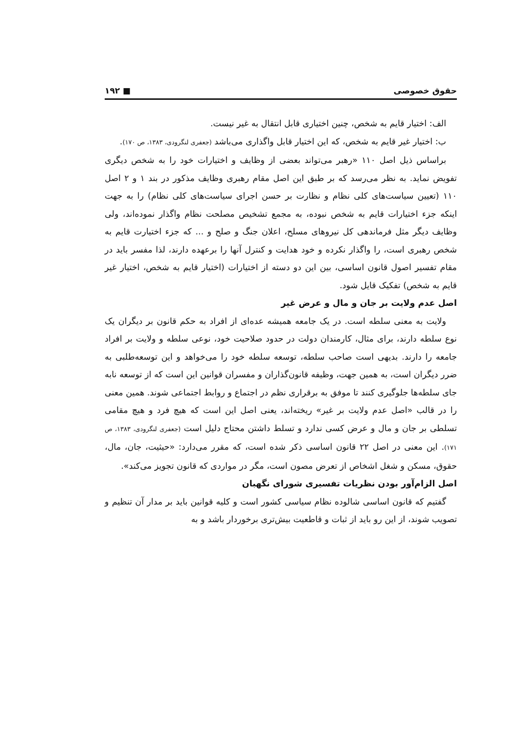حقوق خصوصی ■ ۱۹۲
الف: اختیار قایم به شخص، چنین اختیاری قابل انتقال به غیر نیست.
ب: اختیار غیر قایم به شخص، که این اختیار قابل واگذاری می‌باشد (جعفری لنگرودی، ۱۳۸۳، ص ۱۷۰).
براساس ذیل اصل ۱۱۰ «رهبر می‌تواند بعضی از وظایف و اختیارات خود را به شخص دیگری تفویض نماید. به نظر می‌رسد که بر طبق این اصل مقام رهبری وظایف مذکور در بند ۱ و ۲ اصل ۱۱۰ (تعیین سیاست‌های کلی نظام و نظارت بر حسن اجرای سیاست‌های کلی نظام) را به جهت اینکه جزء اختیارات قایم به شخص نبوده، به مجمع تشخیص مصلحت نظام واگذار نموده‌اند، ولی وظایف دیگر مثل فرماندهی کل نیروهای مسلح، اعلان جنگ و صلح و ... که جزء اختیارت قایم به شخص رهبری است، را واگذار نکرده و خود هدایت و کنترل آنها را برعهده دارند، لذا مفسر باید در مقام تفسیر اصول قانون اساسی، بین این دو دسته از اختیارات (اختیار قایم به شخص، اختیار غیر قایم به شخص) تفکیک قایل شود.
اصل عدم ولایت بر جان و مال و عرض غیر
ولایت به معنی سلطه است. در یک جامعه همیشه عده‌ای از افراد به حکم قانون بر دیگران یک نوع سلطه دارند، برای مثال، کارمندان دولت در حدود صلاحیت خود، نوعی سلطه و ولایت بر افراد جامعه را دارند. بدیهی است صاحب سلطه، توسعه سلطه خود را می‌خواهد و این توسعه‌طلبی به ضرر دیگران است، به همین جهت، وظیفه قانون‌گذاران و مفسران قوانین این است که از توسعه نابه جای سلطه‌ها جلوگیری کنند تا موفق به برقراری نظم در اجتماع و روابط اجتماعی شوند. همین معنی را در قالب «اصل عدم ولایت بر غیر» ریخته‌اند، یعنی اصل این است که هیچ فرد و هیچ مقامی تسلطی بر جان و مال و عرض کسی ندارد و تسلط داشتن محتاج دلیل است (جعفری لنگرودی، ۱۳۸۳، ص ۱۷۱). این معنی در اصل ۲۲ قانون اساسی ذکر شده است، که مقرر می‌دارد: «حیثیت، جان، مال، حقوق، مسکن و شغل اشخاص از تعرض مصون است، مگر در مواردی که قانون تجویز می‌کند».
اصل الزام‌آور بودن نظریات تفسیری شورای نگهبان
گفتیم که قانون اساسی شالوده نظام سیاسی کشور است و کلیه قوانین باید بر مدار آن تنظیم و تصویب شوند، از این رو باید از ثبات و قاطعیت بیش‌تری برخوردار باشد و به